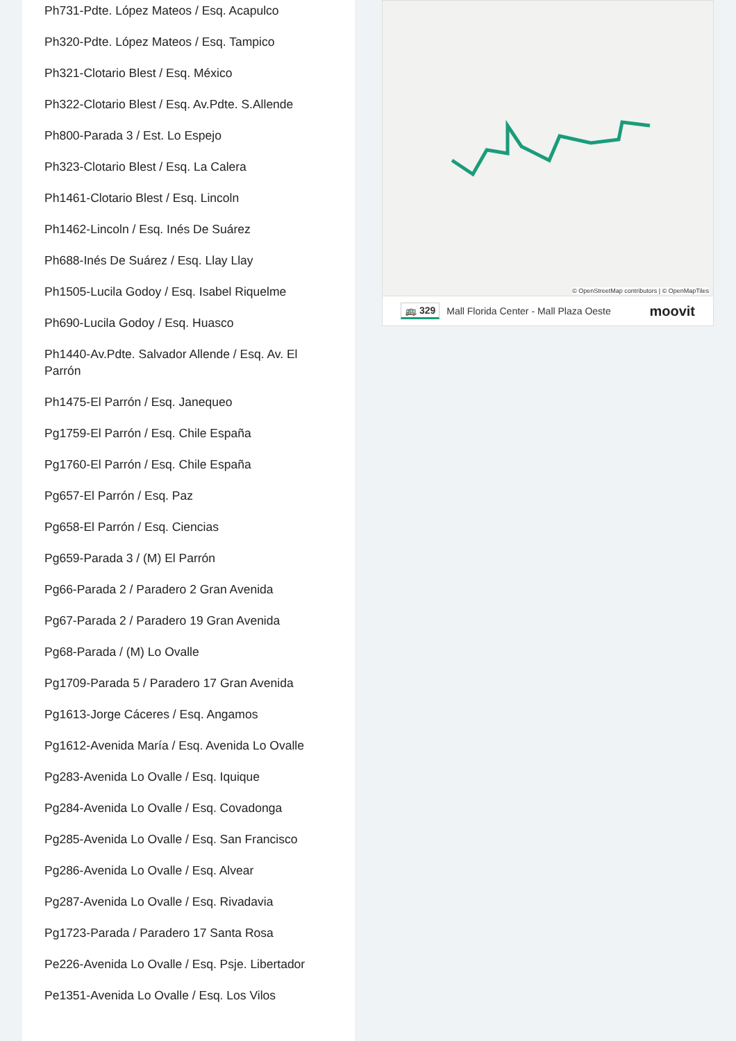Ph731-Pdte. López Mateos / Esq. Acapulco
Ph320-Pdte. López Mateos / Esq. Tampico
Ph321-Clotario Blest / Esq. México
Ph322-Clotario Blest / Esq. Av.Pdte. S.Allende
Ph800-Parada 3 / Est. Lo Espejo
Ph323-Clotario Blest / Esq. La Calera
Ph1461-Clotario Blest / Esq. Lincoln
Ph1462-Lincoln / Esq. Inés De Suárez
Ph688-Inés De Suárez / Esq. Llay Llay
Ph1505-Lucila Godoy / Esq. Isabel Riquelme
Ph690-Lucila Godoy / Esq. Huasco
Ph1440-Av.Pdte. Salvador Allende / Esq. Av. El Parrón
Ph1475-El Parrón / Esq. Janequeo
Pg1759-El Parrón / Esq. Chile España
Pg1760-El Parrón / Esq. Chile España
Pg657-El Parrón / Esq. Paz
Pg658-El Parrón / Esq. Ciencias
Pg659-Parada 3 / (M) El Parrón
Pg66-Parada 2 / Paradero 2 Gran Avenida
Pg67-Parada 2 / Paradero 19 Gran Avenida
Pg68-Parada / (M) Lo Ovalle
Pg1709-Parada 5 / Paradero 17 Gran Avenida
Pg1613-Jorge Cáceres / Esq. Angamos
Pg1612-Avenida María / Esq. Avenida Lo Ovalle
Pg283-Avenida Lo Ovalle / Esq. Iquique
Pg284-Avenida Lo Ovalle / Esq. Covadonga
Pg285-Avenida Lo Ovalle / Esq. San Francisco
Pg286-Avenida Lo Ovalle / Esq. Alvear
Pg287-Avenida Lo Ovalle / Esq. Rivadavia
Pg1723-Parada / Paradero 17 Santa Rosa
Pe226-Avenida Lo Ovalle / Esq. Psje. Libertador
Pe1351-Avenida Lo Ovalle / Esq. Los Vilos
© OpenStreetMap contributors | © OpenMapTiles
🚌 329 Mall Florida Center - Mall Plaza Oeste moovit